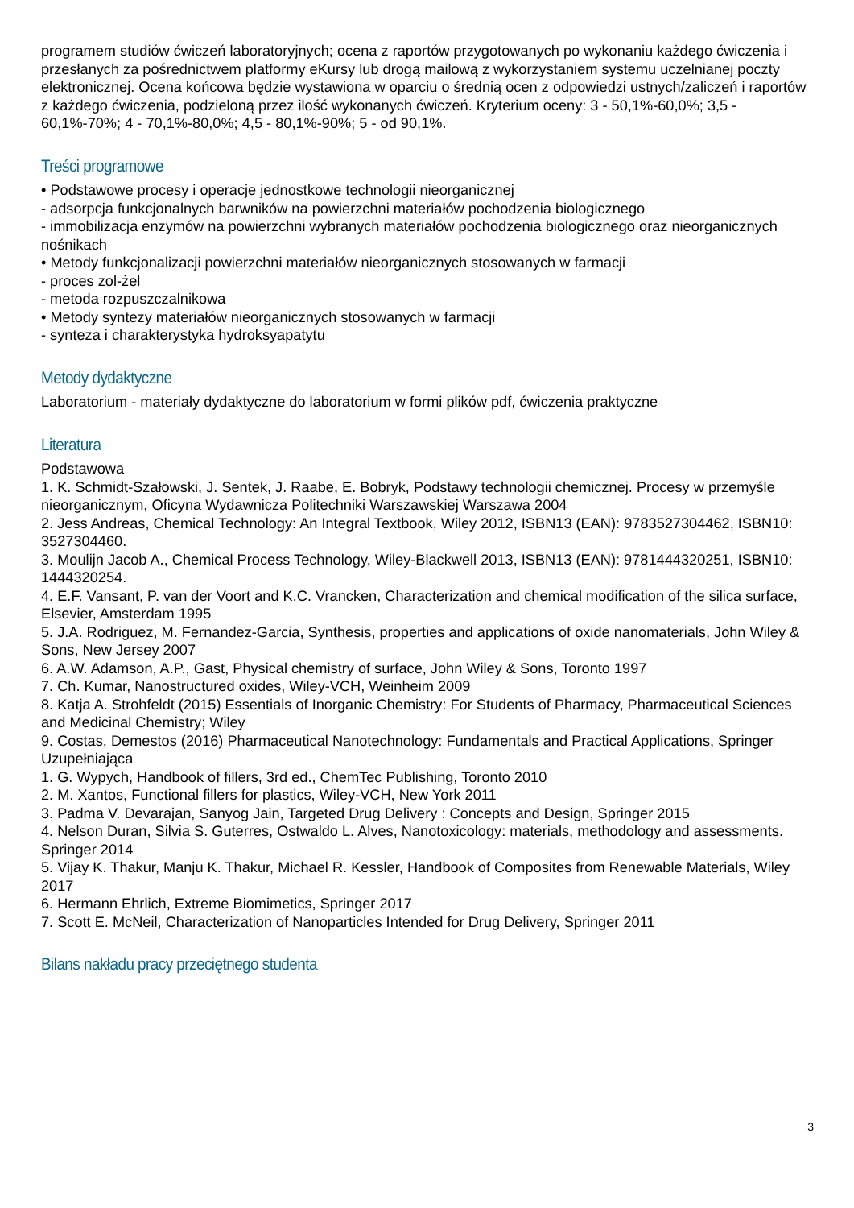programem studiów ćwiczeń laboratoryjnych; ocena z raportów przygotowanych po wykonaniu każdego ćwiczenia i przesłanych za pośrednictwem platformy eKursy lub drogą mailową z wykorzystaniem systemu uczelnianej poczty elektronicznej. Ocena końcowa będzie wystawiona w oparciu o średnią ocen z odpowiedzi ustnych/zaliczeń i raportów z każdego ćwiczenia, podzieloną przez ilość wykonanych ćwiczeń. Kryterium oceny: 3 - 50,1%-60,0%; 3,5 - 60,1%-70%; 4 - 70,1%-80,0%; 4,5 - 80,1%-90%; 5 - od 90,1%.
Treści programowe
• Podstawowe procesy i operacje jednostkowe technologii nieorganicznej
- adsorpcja funkcjonalnych barwników na powierzchni materiałów pochodzenia biologicznego
- immobilizacja enzymów na powierzchni wybranych materiałów pochodzenia biologicznego oraz nieorganicznych nośnikach
• Metody funkcjonalizacji powierzchni materiałów nieorganicznych stosowanych w farmacji
- proces zol-żel
- metoda rozpuszczalnikowa
• Metody syntezy materiałów nieorganicznych stosowanych w farmacji
- synteza i charakterystyka hydroksyapatytu
Metody dydaktyczne
Laboratorium - materiały dydaktyczne do laboratorium w formi plików pdf, ćwiczenia praktyczne
Literatura
Podstawowa
1. K. Schmidt-Szałowski, J. Sentek, J. Raabe, E. Bobryk, Podstawy technologii chemicznej. Procesy w przemyśle nieorganicznym, Oficyna Wydawnicza Politechniki Warszawskiej Warszawa 2004
2. Jess Andreas, Chemical Technology: An Integral Textbook, Wiley 2012, ISBN13 (EAN): 9783527304462, ISBN10: 3527304460.
3. Moulijn Jacob A., Chemical Process Technology, Wiley-Blackwell 2013, ISBN13 (EAN): 9781444320251, ISBN10: 1444320254.
4. E.F. Vansant, P. van der Voort and K.C. Vrancken, Characterization and chemical modification of the silica surface, Elsevier, Amsterdam 1995
5. J.A. Rodriguez, M. Fernandez-Garcia, Synthesis, properties and applications of oxide nanomaterials, John Wiley & Sons, New Jersey 2007
6. A.W. Adamson, A.P., Gast, Physical chemistry of surface, John Wiley & Sons, Toronto 1997
7. Ch. Kumar, Nanostructured oxides, Wiley-VCH, Weinheim 2009
8. Katja A. Strohfeldt (2015) Essentials of Inorganic Chemistry: For Students of Pharmacy, Pharmaceutical Sciences and Medicinal Chemistry; Wiley
9. Costas, Demestos (2016) Pharmaceutical Nanotechnology: Fundamentals and Practical Applications, Springer
Uzupełniająca
1. G. Wypych, Handbook of fillers, 3rd ed., ChemTec Publishing, Toronto 2010
2. M. Xantos, Functional fillers for plastics, Wiley-VCH, New York 2011
3. Padma V. Devarajan, Sanyog Jain, Targeted Drug Delivery : Concepts and Design, Springer 2015
4. Nelson Duran, Silvia S. Guterres, Ostwaldo L. Alves, Nanotoxicology: materials, methodology and assessments. Springer 2014
5. Vijay K. Thakur, Manju K. Thakur, Michael R. Kessler, Handbook of Composites from Renewable Materials, Wiley 2017
6. Hermann Ehrlich, Extreme Biomimetics, Springer 2017
7. Scott E. McNeil, Characterization of Nanoparticles Intended for Drug Delivery, Springer 2011
Bilans nakładu pracy przeciętnego studenta
3